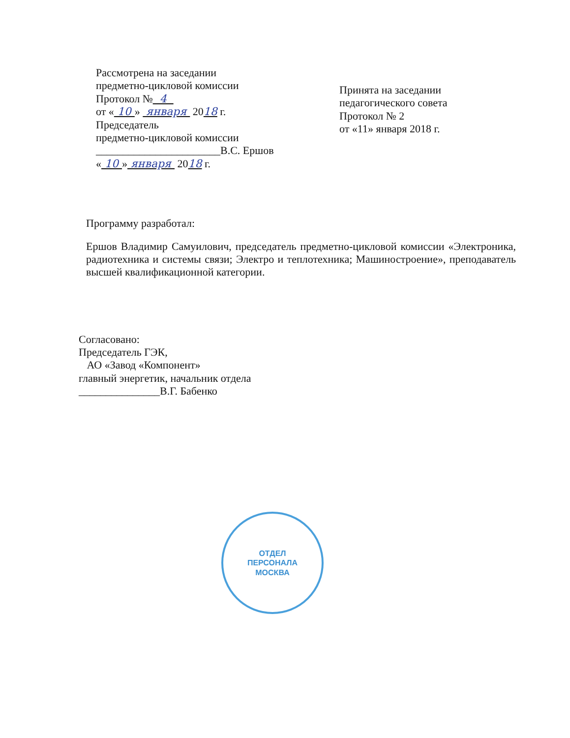Рассмотрена на заседании
предметно-цикловой комиссии
Протокол № 4
от « 10 » января 2018 г.
Председатель
предметно-цикловой комиссии
_______________________В.С. Ершов
« 10 » января 2018 г.
Принята на заседании
педагогического совета
Протокол № 2
от «11» января 2018 г.
Программу разработал:
Ершов Владимир Самуилович, председатель предметно-цикловой комиссии «Электроника, радиотехника и системы связи; Электро и теплотехника; Машиностроение», преподаватель высшей квалификационной категории.
Согласовано:
Председатель ГЭК,
АО «Завод «Компонент»
главный энергетик, начальник отдела
_______________В.Г. Бабенко
ОТДЕЛ
ПЕРСОНАЛА
МОСКВА